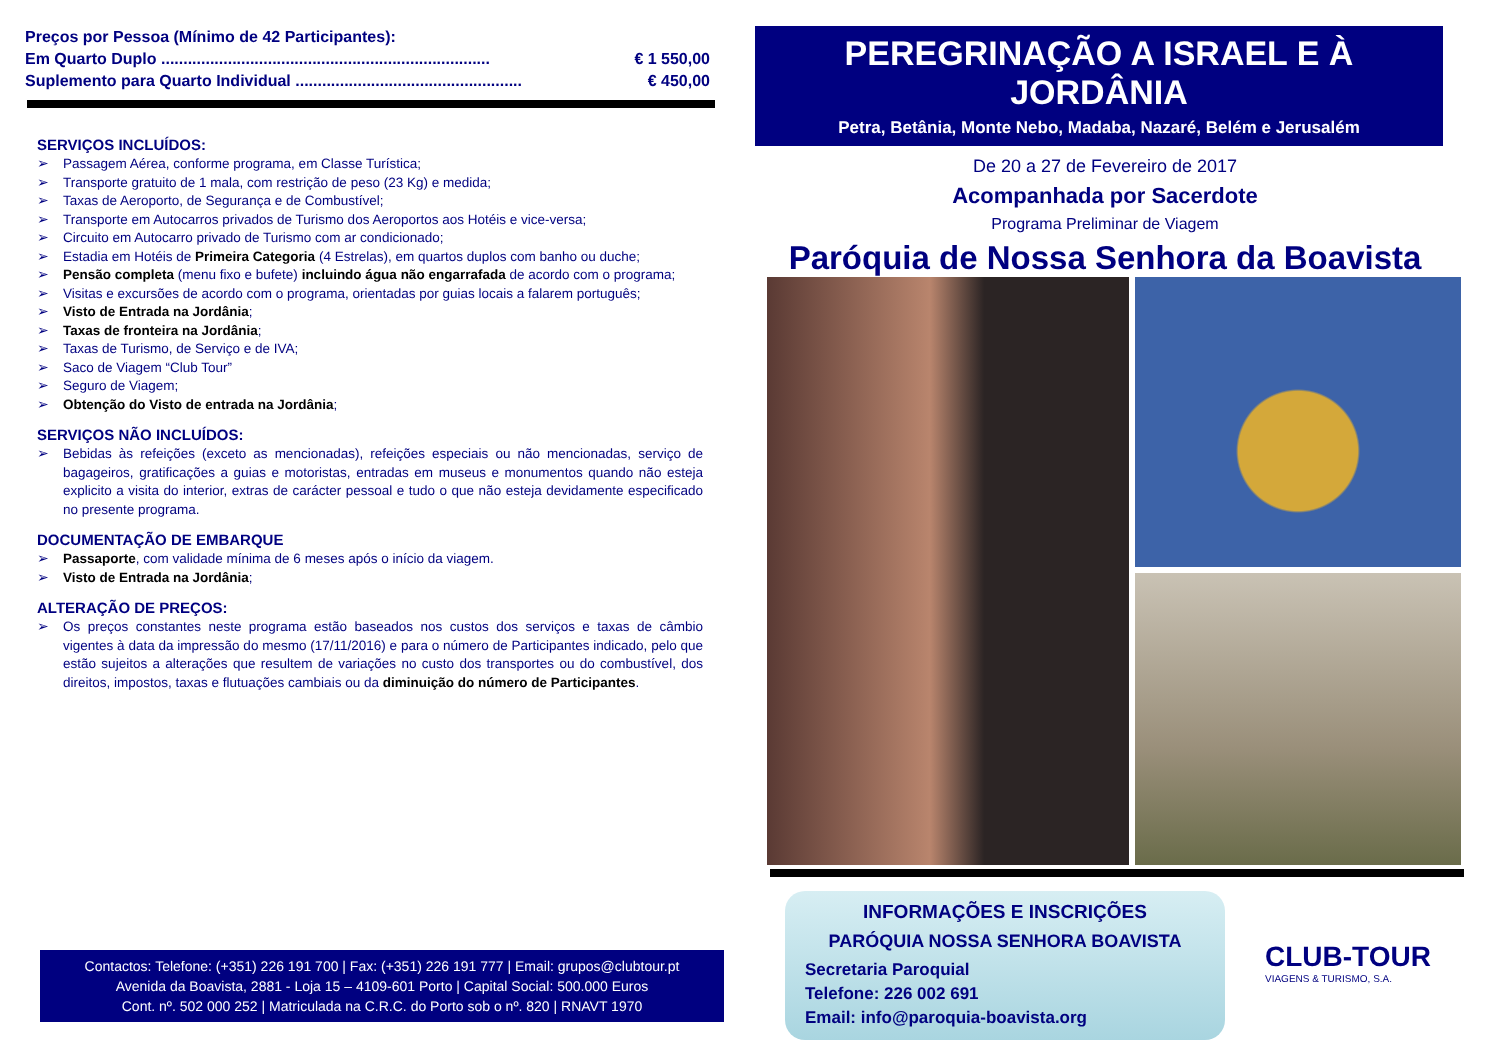Preços por Pessoa (Mínimo de 42 Participantes):
Em Quarto Duplo .......................................................................... € 1 550,00
Suplemento para Quarto Individual ................................................... € 450,00
SERVIÇOS INCLUÍDOS:
➢ Passagem Aérea, conforme programa, em Classe Turística;
➢ Transporte gratuito de 1 mala, com restrição de peso (23 Kg) e medida;
➢ Taxas de Aeroporto, de Segurança e de Combustível;
➢ Transporte em Autocarros privados de Turismo dos Aeroportos aos Hotéis e vice-versa;
➢ Circuito em Autocarro privado de Turismo com ar condicionado;
➢ Estadia em Hotéis de Primeira Categoria (4 Estrelas), em quartos duplos com banho ou duche;
➢ Pensão completa (menu fixo e bufete) incluindo água não engarrafada de acordo com o programa;
➢ Visitas e excursões de acordo com o programa, orientadas por guias locais a falarem português;
➢ Visto de Entrada na Jordânia;
➢ Taxas de fronteira na Jordânia;
➢ Taxas de Turismo, de Serviço e de IVA;
➢ Saco de Viagem “Club Tour”
➢ Seguro de Viagem;
➢ Obtenção do Visto de entrada na Jordânia;
SERVIÇOS NÃO INCLUÍDOS:
➢ Bebidas às refeições (exceto as mencionadas), refeições especiais ou não mencionadas, serviço de bagageiros, gratificações a guias e motoristas, entradas em museus e monumentos quando não esteja explicito a visita do interior, extras de carácter pessoal e tudo o que não esteja devidamente especificado no presente programa.
DOCUMENTAÇÃO DE EMBARQUE
➢ Passaporte, com validade mínima de 6 meses após o início da viagem.
➢ Visto de Entrada na Jordânia;
ALTERAÇÃO DE PREÇOS:
➢ Os preços constantes neste programa estão baseados nos custos dos serviços e taxas de câmbio vigentes à data da impressão do mesmo (17/11/2016) e para o número de Participantes indicado, pelo que estão sujeitos a alterações que resultem de variações no custo dos transportes ou do combustível, dos direitos, impostos, taxas e flutuações cambiais ou da diminuição do número de Participantes.
Contactos: Telefone: (+351) 226 191 700 | Fax: (+351) 226 191 777 | Email: grupos@clubtour.pt
Avenida da Boavista, 2881 - Loja 15 – 4109-601 Porto | Capital Social: 500.000 Euros
Cont. nº. 502 000 252 | Matriculada na C.R.C. do Porto sob o nº. 820 | RNAVT 1970
PEREGRINAÇÃO A ISRAEL E À JORDÂNIA
Petra, Betânia, Monte Nebo, Madaba, Nazaré, Belém e Jerusalém
De 20 a 27 de Fevereiro de 2017
Acompanhada por Sacerdote
Programa Preliminar de Viagem
Paróquia de Nossa Senhora da Boavista
INFORMAÇÕES E INSCRIÇÕES
PARÓQUIA NOSSA SENHORA BOAVISTA
Secretaria Paroquial
Telefone: 226 002 691
Email: info@paroquia-boavista.org
CLUB-TOUR
VIAGENS & TURISMO, S.A.